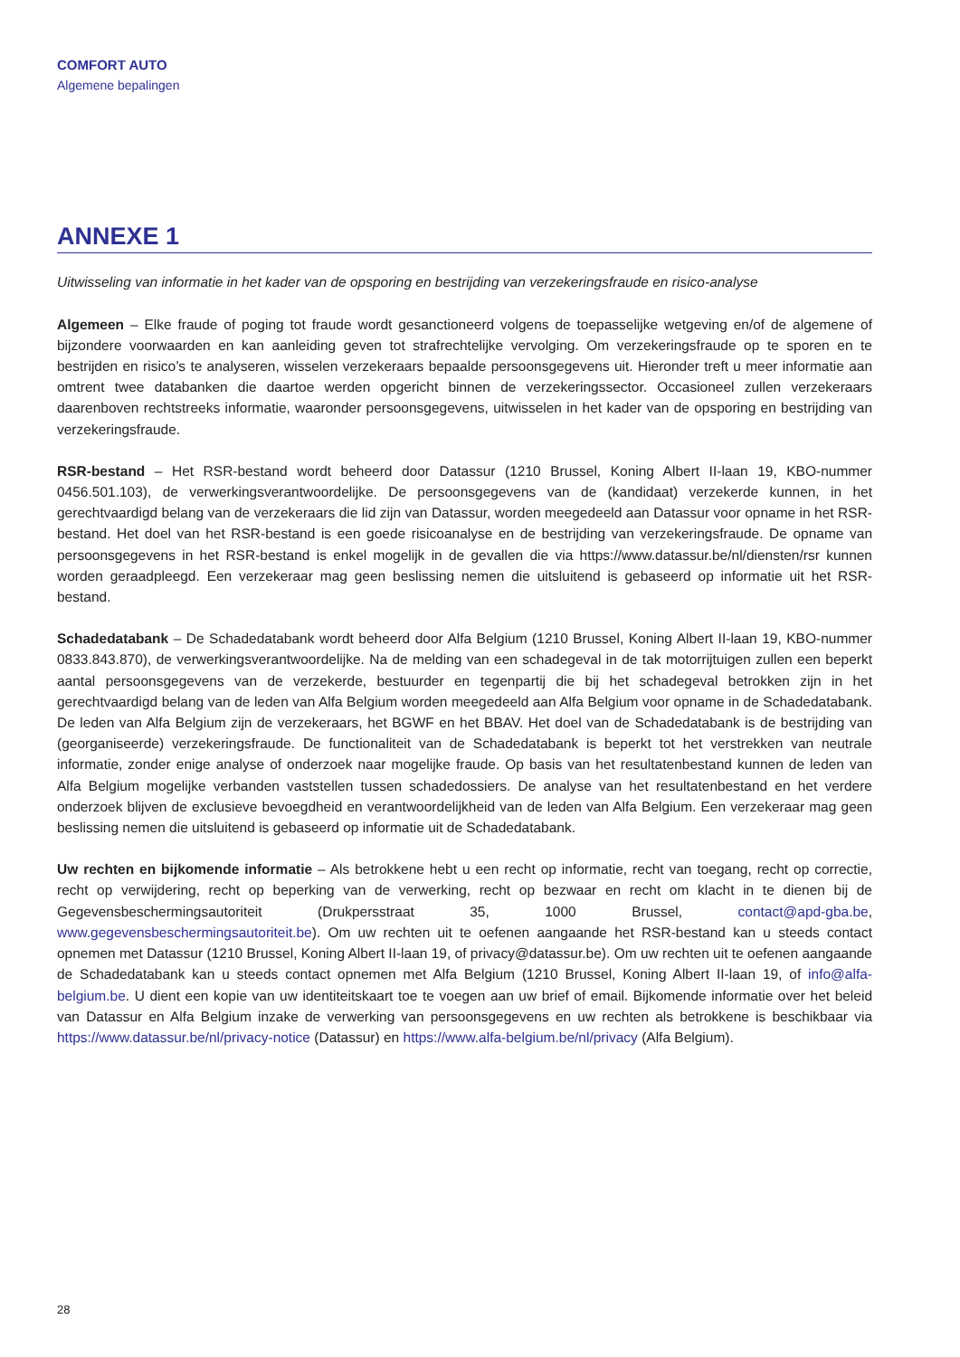COMFORT AUTO
Algemene bepalingen
ANNEXE 1
Uitwisseling van informatie in het kader van de opsporing en bestrijding van verzekeringsfraude en risico-analyse
Algemeen – Elke fraude of poging tot fraude wordt gesanctioneerd volgens de toepasselijke wetgeving en/of de algemene of bijzondere voorwaarden en kan aanleiding geven tot strafrechtelijke vervolging. Om verzekeringsfraude op te sporen en te bestrijden en risico’s te analyseren, wisselen verzekeraars bepaalde persoonsgegevens uit. Hieronder treft u meer informatie aan omtrent twee databanken die daartoe werden opgericht binnen de verzekeringssector. Occasioneel zullen verzekeraars daarenboven rechtstreeks informatie, waaronder persoonsgegevens, uitwisselen in het kader van de opsporing en bestrijding van verzekeringsfraude.
RSR-bestand – Het RSR-bestand wordt beheerd door Datassur (1210 Brussel, Koning Albert II-laan 19, KBO-nummer 0456.501.103), de verwerkingsverantwoordelijke. De persoonsgegevens van de (kandidaat) verzekerde kunnen, in het gerechtvaardigd belang van de verzekeraars die lid zijn van Datassur, worden meegedeeld aan Datassur voor opname in het RSR-bestand. Het doel van het RSR-bestand is een goede risicoanalyse en de bestrijding van verzekeringsfraude. De opname van persoonsgegevens in het RSR-bestand is enkel mogelijk in de gevallen die via https://www.datassur.be/nl/diensten/rsr kunnen worden geraadpleegd. Een verzekeraar mag geen beslissing nemen die uitsluitend is gebaseerd op informatie uit het RSR-bestand.
Schadedatabank – De Schadedatabank wordt beheerd door Alfa Belgium (1210 Brussel, Koning Albert II-laan 19, KBO-nummer 0833.843.870), de verwerkingsverantwoordelijke. Na de melding van een schadegeval in de tak motorrijtuigen zullen een beperkt aantal persoonsgegevens van de verzekerde, bestuurder en tegenpartij die bij het schadegeval betrokken zijn in het gerechtvaardigd belang van de leden van Alfa Belgium worden meegedeeld aan Alfa Belgium voor opname in de Schadedatabank. De leden van Alfa Belgium zijn de verzekeraars, het BGWF en het BBAV. Het doel van de Schadedatabank is de bestrijding van (georganiseerde) verzekeringsfraude. De functionaliteit van de Schadedatabank is beperkt tot het verstrekken van neutrale informatie, zonder enige analyse of onderzoek naar mogelijke fraude. Op basis van het resultatenbestand kunnen de leden van Alfa Belgium mogelijke verbanden vaststellen tussen schadedossiers. De analyse van het resultatenbestand en het verdere onderzoek blijven de exclusieve bevoegdheid en verantwoordelijkheid van de leden van Alfa Belgium. Een verzekeraar mag geen beslissing nemen die uitsluitend is gebaseerd op informatie uit de Schadedatabank.
Uw rechten en bijkomende informatie – Als betrokkene hebt u een recht op informatie, recht van toegang, recht op correctie, recht op verwijdering, recht op beperking van de verwerking, recht op bezwaar en recht om klacht in te dienen bij de Gegevensbeschermingsautoriteit (Drukpersstraat 35, 1000 Brussel, contact@apd-gba.be, www.gegevensbeschermingsautoriteit.be). Om uw rechten uit te oefenen aangaande het RSR-bestand kan u steeds contact opnemen met Datassur (1210 Brussel, Koning Albert II-laan 19, of privacy@datassur.be). Om uw rechten uit te oefenen aangaande de Schadedatabank kan u steeds contact opnemen met Alfa Belgium (1210 Brussel, Koning Albert II-laan 19, of info@alfa-belgium.be. U dient een kopie van uw identiteitskaart toe te voegen aan uw brief of email. Bijkomende informatie over het beleid van Datassur en Alfa Belgium inzake de verwerking van persoonsgegevens en uw rechten als betrokkene is beschikbaar via https://www.datassur.be/nl/privacy-notice (Datassur) en https://www.alfa-belgium.be/nl/privacy (Alfa Belgium).
28